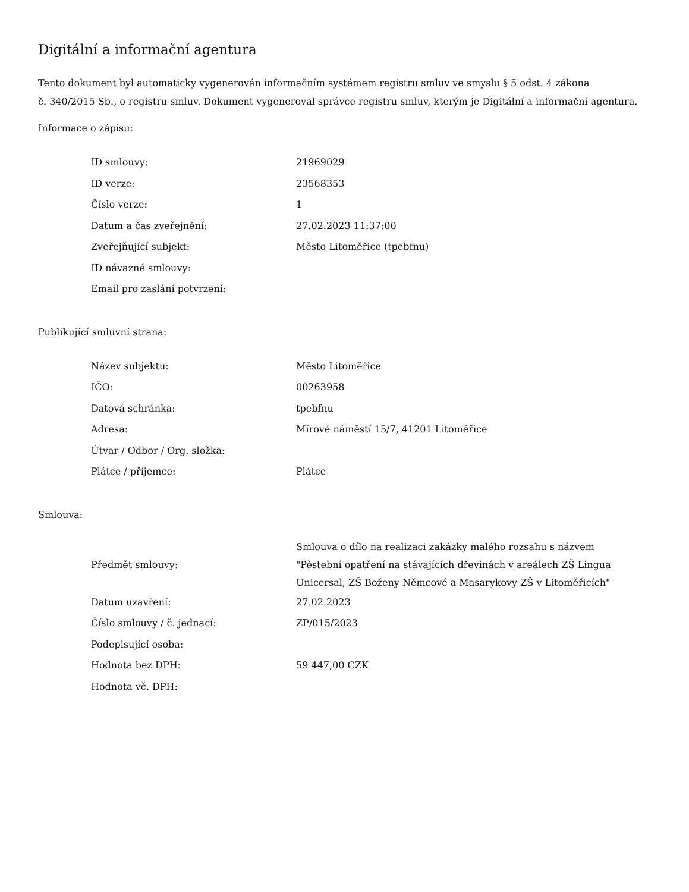Digitální a informační agentura
Tento dokument byl automaticky vygenerován informačním systémem registru smluv ve smyslu § 5 odst. 4 zákona
č. 340/2015 Sb., o registru smluv. Dokument vygeneroval správce registru smluv, kterým je Digitální a informační agentura.
Informace o zápisu:
| ID smlouvy: | 21969029 |
| ID verze: | 23568353 |
| Číslo verze: | 1 |
| Datum a čas zveřejnění: | 27.02.2023 11:37:00 |
| Zveřejňující subjekt: | Město Litoměřice (tpebfnu) |
| ID návazné smlouvy: | |
| Email pro zaslání potvrzení: | |
Publikující smluvní strana:
| Název subjektu: | Město Litoměřice |
| IČO: | 00263958 |
| Datová schránka: | tpebfnu |
| Adresa: | Mírové náměstí 15/7, 41201 Litoměřice |
| Útvar / Odbor / Org. složka: | |
| Plátce / příjemce: | Plátce |
Smlouva:
| Předmět smlouvy: | Smlouva o dílo na realizaci zakázky malého rozsahu s názvem "Pěstební opatření na stávajících dřevinách v areálech ZŠ Lingua Unicersal, ZŠ Boženy Němcové a Masarykovy ZŠ v Litoměřicích" |
| Datum uzavření: | 27.02.2023 |
| Číslo smlouvy / č. jednací: | ZP/015/2023 |
| Podepisující osoba: | |
| Hodnota bez DPH: | 59 447,00 CZK |
| Hodnota vč. DPH: | |